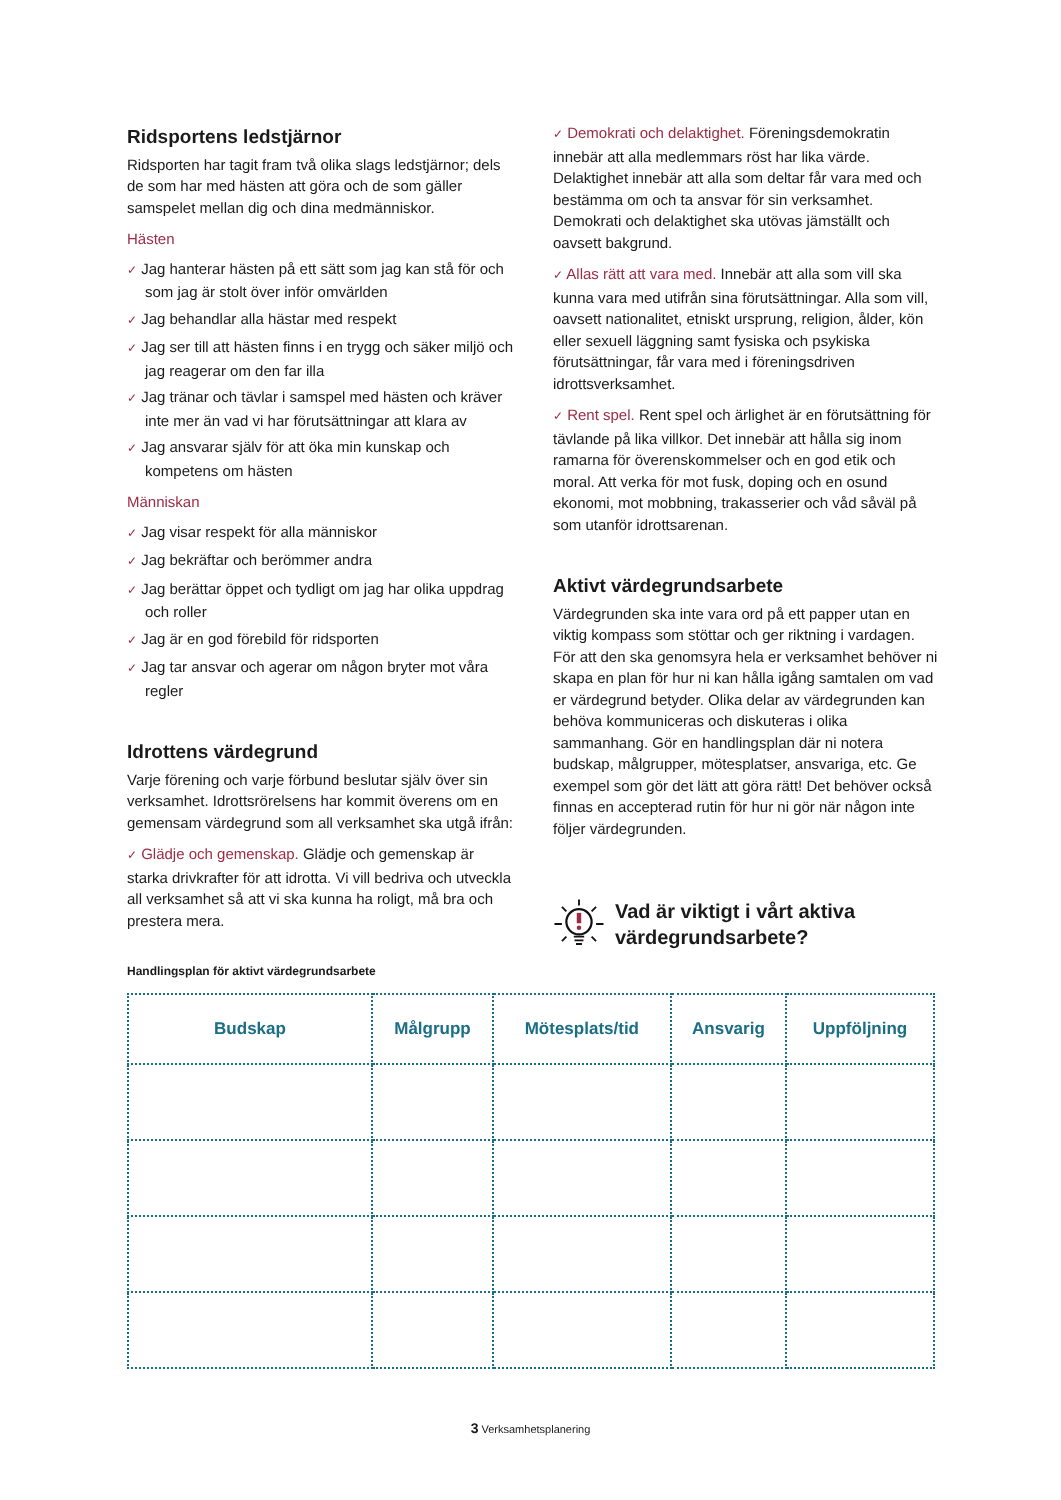Ridsportens ledstjärnor
Ridsporten har tagit fram två olika slags ledstjärnor; dels de som har med hästen att göra och de som gäller samspelet mellan dig och dina medmänniskor.
Hästen
✓ Jag hanterar hästen på ett sätt som jag kan stå för och som jag är stolt över inför omvärlden
✓ Jag behandlar alla hästar med respekt
✓ Jag ser till att hästen finns i en trygg och säker miljö och jag reagerar om den far illa
✓ Jag tränar och tävlar i samspel med hästen och kräver inte mer än vad vi har förutsättningar att klara av
✓ Jag ansvarar själv för att öka min kunskap och kompetens om hästen
Människan
✓ Jag visar respekt för alla människor
✓ Jag bekräftar och berömmer andra
✓ Jag berättar öppet och tydligt om jag har olika uppdrag och roller
✓ Jag är en god förebild för ridsporten
✓ Jag tar ansvar och agerar om någon bryter mot våra regler
Idrottens värdegrund
Varje förening och varje förbund beslutar själv över sin verksamhet. Idrottsrörelsens har kommit överens om en gemensam värdegrund som all verksamhet ska utgå ifrån:
✓ Glädje och gemenskap. Glädje och gemenskap är starka drivkrafter för att idrotta. Vi vill bedriva och utveckla all verksamhet så att vi ska kunna ha roligt, må bra och prestera mera.
✓ Demokrati och delaktighet. Föreningsdemokratin innebär att alla medlemmars röst har lika värde. Delaktighet innebär att alla som deltar får vara med och bestämma om och ta ansvar för sin verksamhet. Demokrati och delaktighet ska utövas jämställt och oavsett bakgrund.
✓ Allas rätt att vara med. Innebär att alla som vill ska kunna vara med utifrån sina förutsättningar. Alla som vill, oavsett nationalitet, etniskt ursprung, religion, ålder, kön eller sexuell läggning samt fysiska och psykiska förutsättningar, får vara med i föreningsdriven idrottsverksamhet.
✓ Rent spel. Rent spel och ärlighet är en förutsättning för tävlande på lika villkor. Det innebär att hålla sig inom ramarna för överenskommelser och en god etik och moral. Att verka för mot fusk, doping och en osund ekonomi, mot mobbning, trakasserier och våd såväl på som utanför idrottsarenan.
Aktivt värdegrundsarbete
Värdegrunden ska inte vara ord på ett papper utan en viktig kompass som stöttar och ger riktning i vardagen. För att den ska genomsyra hela er verksamhet behöver ni skapa en plan för hur ni kan hålla igång samtalen om vad er värdegrund betyder. Olika delar av värdegrunden kan behöva kommuniceras och diskuteras i olika sammanhang. Gör en handlingsplan där ni notera budskap, målgrupper, mötesplatser, ansvariga, etc. Ge exempel som gör det lätt att göra rätt! Det behöver också finnas en accepterad rutin för hur ni gör när någon inte följer värdegrunden.
Vad är viktigt i vårt aktiva värdegrundsarbete?
Handlingsplan för aktivt värdegrundsarbete
| Budskap | Målgrupp | Mötesplats/tid | Ansvarig | Uppföljning |
| --- | --- | --- | --- | --- |
3 Verksamhetsplanering